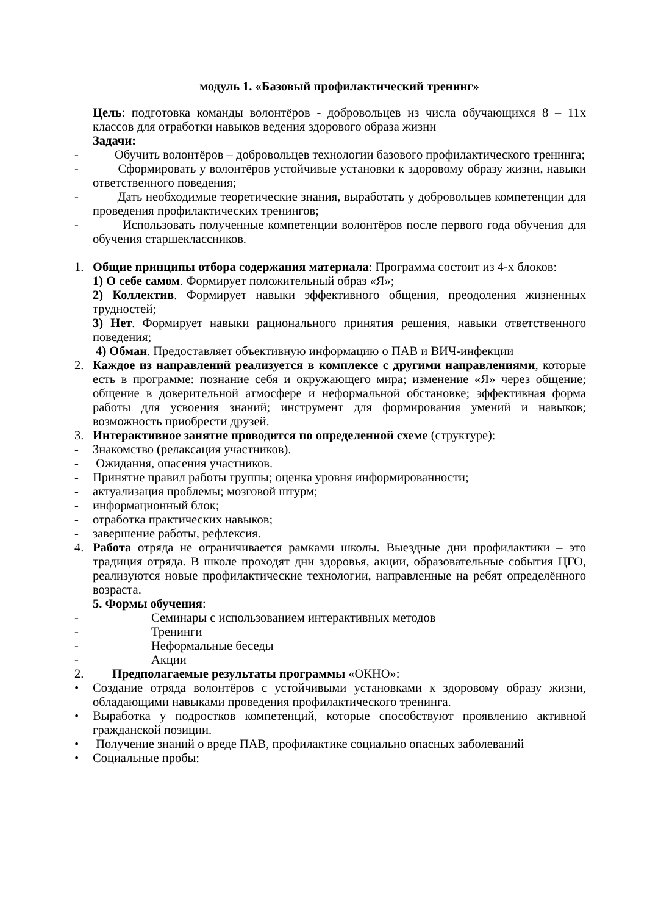модуль 1. «Базовый профилактический тренинг»
Цель: подготовка команды волонтёров - добровольцев из числа обучающихся 8 – 11х классов для отработки навыков ведения здорового образа жизни
Задачи:
- Обучить волонтёров – добровольцев технологии базового профилактического тренинга;
- Сформировать у волонтёров устойчивые установки к здоровому образу жизни, навыки ответственного поведения;
- Дать необходимые теоретические знания, выработать у добровольцев компетенции для проведения профилактических тренингов;
- Использовать полученные компетенции волонтёров после первого года обучения для обучения старшеклассников.
1. Общие принципы отбора содержания материала: Программа состоит из 4-х блоков:
1) О себе самом. Формирует положительный образ «Я»;
2) Коллектив. Формирует навыки эффективного общения, преодоления жизненных трудностей;
3) Нет. Формирует навыки рационального принятия решения, навыки ответственного поведения;
4) Обман. Предоставляет объективную информацию о ПАВ и ВИЧ-инфекции
2. Каждое из направлений реализуется в комплексе с другими направлениями, которые есть в программе: познание себя и окружающего мира; изменение «Я» через общение; общение в доверительной атмосфере и неформальной обстановке; эффективная форма работы для усвоения знаний; инструмент для формирования умений и навыков; возможность приобрести друзей.
3. Интерактивное занятие проводится по определенной схеме (структуре):
- Знакомство (релаксация участников).
- Ожидания, опасения участников.
- Принятие правил работы группы; оценка уровня информированности;
- актуализация проблемы; мозговой штурм;
- информационный блок;
- отработка практических навыков;
- завершение работы, рефлексия.
4. Работа отряда не ограничивается рамками школы. Выездные дни профилактики – это традиция отряда. В школе проходят дни здоровья, акции, образовательные события ЦГО, реализуются новые профилактические технологии, направленные на ребят определённого возраста.
5. Формы обучения:
- Семинары с использованием интерактивных методов
- Тренинги
- Неформальные беседы
- Акции
2. Предполагаемые результаты программы «ОКНО»:
• Создание отряда волонтёров с устойчивыми установками к здоровому образу жизни, обладающими навыками проведения профилактического тренинга.
• Выработка у подростков компетенций, которые способствуют проявлению активной гражданской позиции.
• Получение знаний о вреде ПАВ, профилактике социально опасных заболеваний
• Социальные пробы: